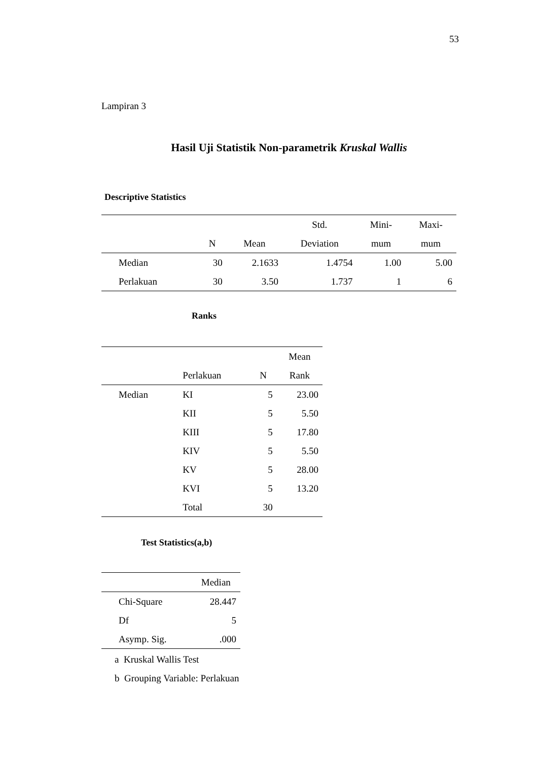53
Lampiran 3
Hasil Uji Statistik Non-parametrik Kruskal Wallis
Descriptive Statistics
| | | | Std. | Mini- | Maxi- |
| --- | --- | --- | --- | --- | --- |
| | N | Mean | Deviation | mum | mum |
| Median | 30 | 2.1633 | 1.4754 | 1.00 | 5.00 |
| Perlakuan | 30 | 3.50 | 1.737 | 1 | 6 |
Ranks
| | | | Mean |
| --- | --- | --- | --- |
| | Perlakuan | N | Rank |
| Median | KI | 5 | 23.00 |
| | KII | 5 | 5.50 |
| | KIII | 5 | 17.80 |
| | KIV | 5 | 5.50 |
| | KV | 5 | 28.00 |
| | KVI | 5 | 13.20 |
| | Total | 30 | |
Test Statistics(a,b)
| | Median |
| --- | --- |
| Chi-Square | 28.447 |
| Df | 5 |
| Asymp. Sig. | .000 |
a Kruskal Wallis Test
b Grouping Variable: Perlakuan